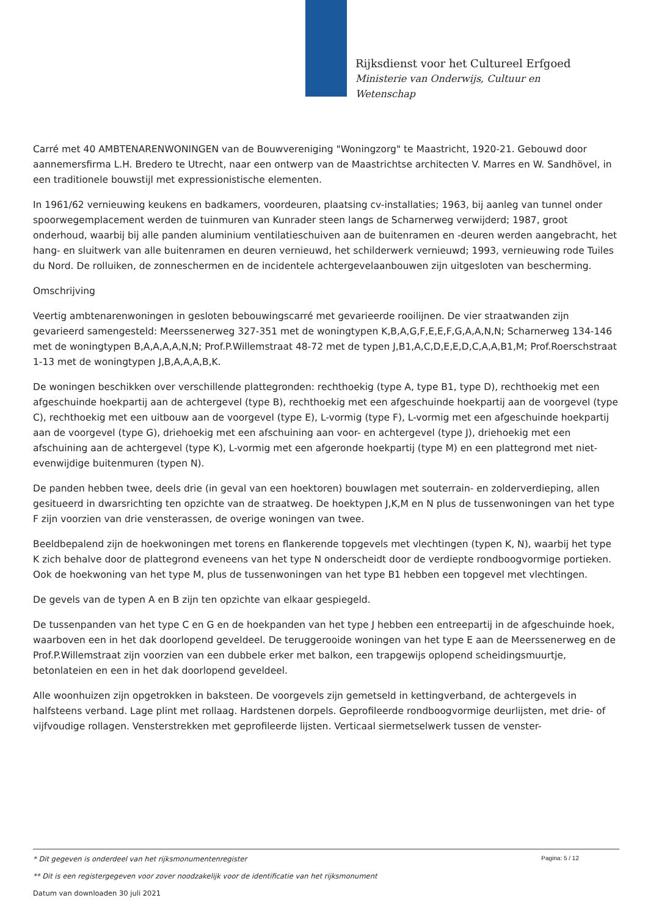Rijksdienst voor het Cultureel Erfgoed
Ministerie van Onderwijs, Cultuur en
Wetenschap
Carré met 40 AMBTENARENWONINGEN van de Bouwvereniging "Woningzorg" te Maastricht, 1920-21. Gebouwd door aannemersfirma L.H. Bredero te Utrecht, naar een ontwerp van de Maastrichtse architecten V. Marres en W. Sandhövel, in een traditionele bouwstijl met expressionistische elementen.
In 1961/62 vernieuwing keukens en badkamers, voordeuren, plaatsing cv-installaties; 1963, bij aanleg van tunnel onder spoorwegemplacement werden de tuinmuren van Kunrader steen langs de Scharnerweg verwijderd; 1987, groot onderhoud, waarbij bij alle panden aluminium ventilatieschuiven aan de buitenramen en -deuren werden aangebracht, het hang- en sluitwerk van alle buitenramen en deuren vernieuwd, het schilderwerk vernieuwd; 1993, vernieuwing rode Tuiles du Nord. De rolluiken, de zonneschermen en de incidentele achtergevelaanbouwen zijn uitgesloten van bescherming.
Omschrijving
Veertig ambtenarenwoningen in gesloten bebouwingscarré met gevarieerde rooilijnen. De vier straatwanden zijn gevarieerd samengesteld: Meerssenerweg 327-351 met de woningtypen K,B,A,G,F,E,E,F,G,A,A,N,N; Scharnerweg 134-146 met de woningtypen B,A,A,A,A,N,N; Prof.P.Willemstraat 48-72 met de typen J,B1,A,C,D,E,E,D,C,A,A,B1,M; Prof.Roerschstraat 1-13 met de woningtypen J,B,A,A,A,B,K.
De woningen beschikken over verschillende plattegronden: rechthoekig (type A, type B1, type D), rechthoekig met een afgeschuinde hoekpartij aan de achtergevel (type B), rechthoekig met een afgeschuinde hoekpartij aan de voorgevel (type C), rechthoekig met een uitbouw aan de voorgevel (type E), L-vormig (type F), L-vormig met een afgeschuinde hoekpartij aan de voorgevel (type G), driehoekig met een afschuining aan voor- en achtergevel (type J), driehoekig met een afschuining aan de achtergevel (type K), L-vormig met een afgeronde hoekpartij (type M) en een plattegrond met niet-evenwijdige buitenmuren (typen N).
De panden hebben twee, deels drie (in geval van een hoektoren) bouwlagen met souterrain- en zolderverdieping, allen gesitueerd in dwarsrichting ten opzichte van de straatweg. De hoektypen J,K,M en N plus de tussenwoningen van het type F zijn voorzien van drie vensterassen, de overige woningen van twee.
Beeldbepalend zijn de hoekwoningen met torens en flankerende topgevels met vlechtingen (typen K, N), waarbij het type K zich behalve door de plattegrond eveneens van het type N onderscheidt door de verdiepte rondboogvormige portieken. Ook de hoekwoning van het type M, plus de tussenwoningen van het type B1 hebben een topgevel met vlechtingen.
De gevels van de typen A en B zijn ten opzichte van elkaar gespiegeld.
De tussenpanden van het type C en G en de hoekpanden van het type J hebben een entreepartij in de afgeschuinde hoek, waarboven een in het dak doorlopend geveldeel. De teruggerooide woningen van het type E aan de Meerssenerweg en de Prof.P.Willemstraat zijn voorzien van een dubbele erker met balkon, een trapgewijs oplopend scheidingsmuurtje, betonlateien en een in het dak doorlopend geveldeel.
Alle woonhuizen zijn opgetrokken in baksteen. De voorgevels zijn gemetseld in kettingverband, de achtergevels in halfsteens verband. Lage plint met rollaag. Hardstenen dorpels. Geprofileerde rondboogvormige deurlijsten, met drie- of vijfvoudige rollagen. Vensterstrekken met geprofileerde lijsten. Verticaal siermetselwerk tussen de venster-
Pagina: 5 / 12
* Dit gegeven is onderdeel van het rijksmonumentenregister
** Dit is een registergegeven voor zover noodzakelijk voor de identificatie van het rijksmonument
Datum van downloaden 30 juli 2021